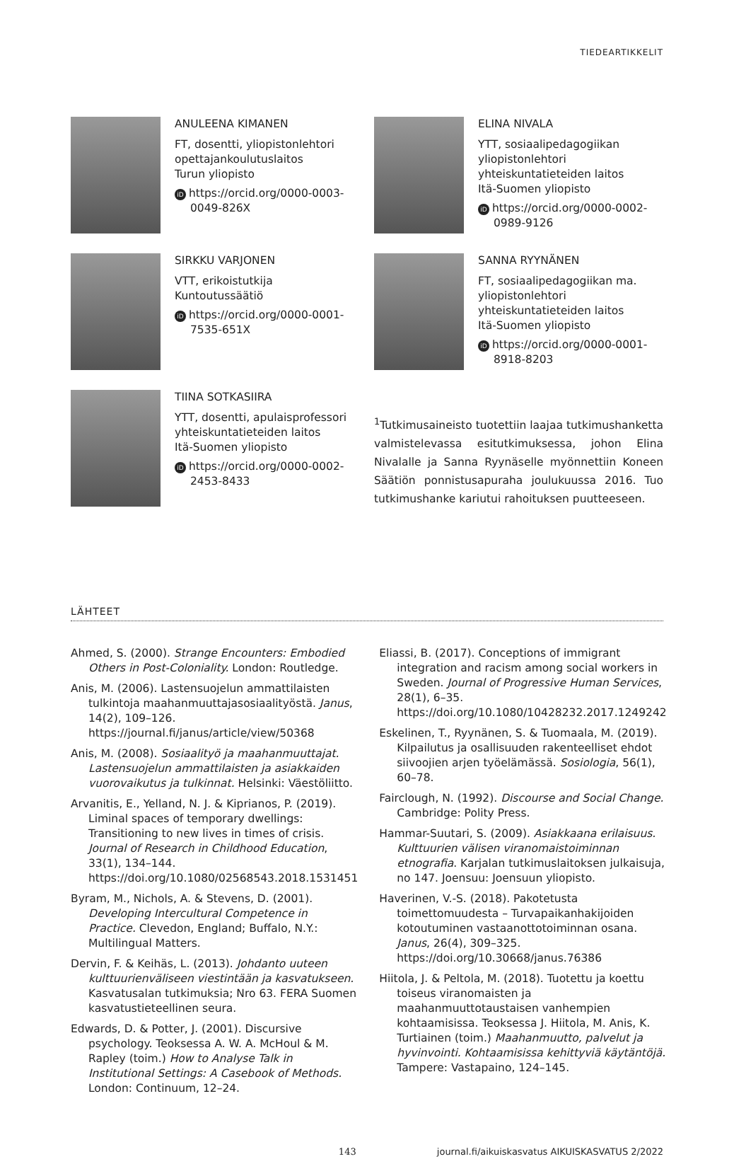TIEDEARTIKKELIT
ANULEENA KIMANEN
FT, dosentti, yliopistonlehtori
opettajankoulutuslaitos
Turun yliopisto
iD https://orcid.org/0000-0003-0049-826X
SIRKKU VARJONEN
VTT, erikoistutkija
Kuntoutussäätiö
iD https://orcid.org/0000-0001-7535-651X
TIINA SOTKASIIRA
YTT, dosentti, apulaisprofessori
yhteiskuntatieteiden laitos
Itä-Suomen yliopisto
iD https://orcid.org/0000-0002-2453-8433
ELINA NIVALA
YTT, sosiaalipedagogiikan
yliopistonlehtori
yhteiskuntatieteiden laitos
Itä-Suomen yliopisto
iD https://orcid.org/0000-0002-0989-9126
SANNA RYYNÄNEN
FT, sosiaalipedagogiikan ma.
yliopistonlehtori
yhteiskuntatieteiden laitos
Itä-Suomen yliopisto
iD https://orcid.org/0000-0001-8918-8203
<sup>1</sup> Tutkimusaineisto tuotettiin laajaa tutkimushanketta valmistelevassa esitutkimuksessa, johon Elina Nivalalle ja Sanna Ryynäselle myönnettiin Koneen Säätiön ponnistusapuraha joulukuussa 2016. Tuo tutkimushanke kariutui rahoituksen puutteeseen.
LÄHTEET
Ahmed, S. (2000). Strange Encounters: Embodied Others in Post-Coloniality. London: Routledge.
Anis, M. (2006). Lastensuojelun ammattilaisten tulkintoja maahanmuuttajasosiaalityöstä. Janus, 14(2), 109–126. https://journal.fi/janus/article/view/50368
Anis, M. (2008). Sosiaalityö ja maahanmuuttajat. Lastensuojelun ammattilaisten ja asiakkaiden vuorovaikutus ja tulkinnat. Helsinki: Väestöliitto.
Arvanitis, E., Yelland, N. J. & Kiprianos, P. (2019). Liminal spaces of temporary dwellings: Transitioning to new lives in times of crisis. Journal of Research in Childhood Education, 33(1), 134–144. https://doi.org/10.1080/02568543.2018.1531451
Byram, M., Nichols, A. & Stevens, D. (2001). Developing Intercultural Competence in Practice. Clevedon, England; Buffalo, N.Y.: Multilingual Matters.
Dervin, F. & Keihäs, L. (2013). Johdanto uuteen kulttuurienväliseen viestintään ja kasvatukseen. Kasvatusalan tutkimuksia; Nro 63. FERA Suomen kasvatustieteellinen seura.
Edwards, D. & Potter, J. (2001). Discursive psychology. Teoksessa A. W. A. McHoul & M. Rapley (toim.) How to Analyse Talk in Institutional Settings: A Casebook of Methods. London: Continuum, 12–24.
Eliassi, B. (2017). Conceptions of immigrant integration and racism among social workers in Sweden. Journal of Progressive Human Services, 28(1), 6–35. https://doi.org/10.1080/10428232.2017.1249242
Eskelinen, T., Ryynänen, S. & Tuomaala, M. (2019). Kilpailutus ja osallisuuden rakenteelliset ehdot siivoojien arjen työelämässä. Sosiologia, 56(1), 60–78.
Fairclough, N. (1992). Discourse and Social Change. Cambridge: Polity Press.
Hammar-Suutari, S. (2009). Asiakkaana erilaisuus. Kulttuurien välisen viranomaistoiminnan etnografia. Karjalan tutkimuslaitoksen julkaisuja, no 147. Joensuu: Joensuun yliopisto.
Haverinen, V.-S. (2018). Pakotetusta toimettomuudesta – Turvapaikanhakijoiden kotoutuminen vastaanottotoiminnan osana. Janus, 26(4), 309–325. https://doi.org/10.30668/janus.76386
Hiitola, J. & Peltola, M. (2018). Tuotettu ja koettu toiseus viranomaisten ja maahanmuuttotaustaisen vanhempien kohtaamisissa. Teoksessa J. Hiitola, M. Anis, K. Turtiainen (toim.) Maahanmuutto, palvelut ja hyvinvointi. Kohtaamisissa kehittyviä käytäntöjä. Tampere: Vastapaino, 124–145.
143 journal.fi/aikuiskasvatus AIKUISKASVATUS 2/2022